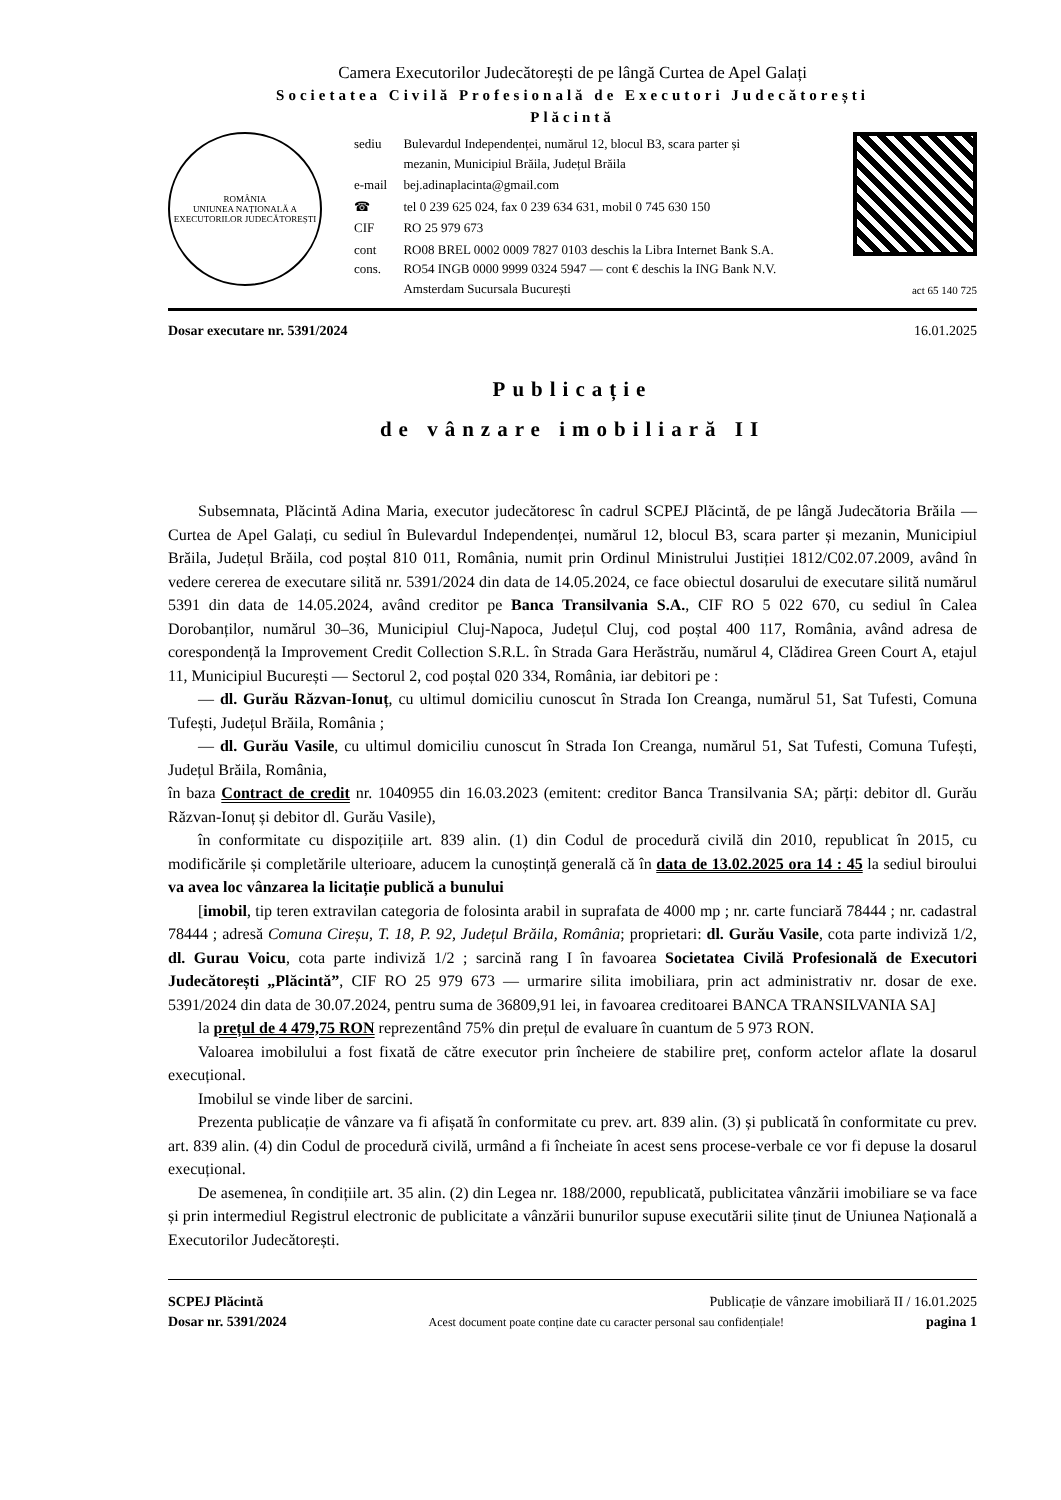Camera Executorilor Judecătorești de pe lângă Curtea de Apel Galați
Societatea Civilă Profesională de Executori Judecătorești
Plăcintă
ROMÂNIA
UNIUNEA NAȚIONALĂ A EXECUTORILOR JUDECĂTOREȘTI
| sediu | Bulevardul Independenței, numărul 12, blocul B3, scara parter și mezanin, Municipiul Brăila, Județul Brăila |
| e-mail | bej.adinaplacinta@gmail.com |
| ☎ | tel 0 239 625 024, fax 0 239 634 631, mobil 0 745 630 150 |
| CIF | RO 25 979 673 |
| cont cons. | RO08 BREL 0002 0009 7827 0103 deschis la Libra Internet Bank S.A. RO54 INGB 0000 9999 0324 5947 — cont € deschis la ING Bank N.V. Amsterdam Sucursala București |
act 65 140 725
Dosar executare nr. 5391/2024 16.01.2025
Publicație
de vânzare imobiliară II
Subsemnata, Plăcintă Adina Maria, executor judecătoresc în cadrul SCPEJ Plăcintă, de pe lângă Judecătoria Brăila — Curtea de Apel Galați, cu sediul în Bulevardul Independenței, numărul 12, blocul B3, scara parter și mezanin, Municipiul Brăila, Județul Brăila, cod poștal 810 011, România, numit prin Ordinul Ministrului Justiției 1812/C02.07.2009, având în vedere cererea de executare silită nr. 5391/2024 din data de 14.05.2024, ce face obiectul dosarului de executare silită numărul 5391 din data de 14.05.2024, având creditor pe Banca Transilvania S.A., CIF RO 5 022 670, cu sediul în Calea Dorobanților, numărul 30–36, Municipiul Cluj-Napoca, Județul Cluj, cod poștal 400 117, România, având adresa de corespondență la Improvement Credit Collection S.R.L. în Strada Gara Herăstrău, numărul 4, Clădirea Green Court A, etajul 11, Municipiul București — Sectorul 2, cod poștal 020 334, România, iar debitori pe :
— dl. Gurău Răzvan-Ionuț, cu ultimul domiciliu cunoscut în Strada Ion Creanga, numărul 51, Sat Tufesti, Comuna Tufești, Județul Brăila, România ;
— dl. Gurău Vasile, cu ultimul domiciliu cunoscut în Strada Ion Creanga, numărul 51, Sat Tufesti, Comuna Tufești, Județul Brăila, România,
în baza Contract de credit nr. 1040955 din 16.03.2023 (emitent: creditor Banca Transilvania SA; părți: debitor dl. Gurău Răzvan-Ionuț și debitor dl. Gurău Vasile),
în conformitate cu dispozițiile art. 839 alin. (1) din Codul de procedură civilă din 2010, republicat în 2015, cu modificările și completările ulterioare, aducem la cunoștință generală că în data de 13.02.2025 ora 14 : 45 la sediul biroului va avea loc vânzarea la licitație publică a bunului
[imobil, tip teren extravilan categoria de folosinta arabil in suprafata de 4000 mp ; nr. carte funciară 78444 ; nr. cadastral 78444 ; adresă Comuna Cireșu, T. 18, P. 92, Județul Brăila, România; proprietari: dl. Gurău Vasile, cota parte indiviză 1/2, dl. Gurau Voicu, cota parte indiviză 1/2 ; sarcină rang I în favoarea Societatea Civilă Profesională de Executori Judecătorești „Plăcintă”, CIF RO 25 979 673 — urmarire silita imobiliara, prin act administrativ nr. dosar de exe. 5391/2024 din data de 30.07.2024, pentru suma de 36809,91 lei, in favoarea creditoarei BANCA TRANSILVANIA SA]
la prețul de 4 479,75 RON reprezentând 75% din prețul de evaluare în cuantum de 5 973 RON.
Valoarea imobilului a fost fixată de către executor prin încheiere de stabilire preț, conform actelor aflate la dosarul execuțional.
Imobilul se vinde liber de sarcini.
Prezenta publicație de vânzare va fi afișată în conformitate cu prev. art. 839 alin. (3) și publicată în conformitate cu prev. art. 839 alin. (4) din Codul de procedură civilă, urmând a fi încheiate în acest sens procese-verbale ce vor fi depuse la dosarul execuțional.
De asemenea, în condițiile art. 35 alin. (2) din Legea nr. 188/2000, republicată, publicitatea vânzării imobiliare se va face și prin intermediul Registrul electronic de publicitate a vânzării bunurilor supuse executării silite ținut de Uniunea Națională a Executorilor Judecătorești.
SCPEJ Plăcintă Publicație de vânzare imobiliară II / 16.01.2025
Dosar nr. 5391/2024 Acest document poate conține date cu caracter personal sau confidențiale! pagina 1